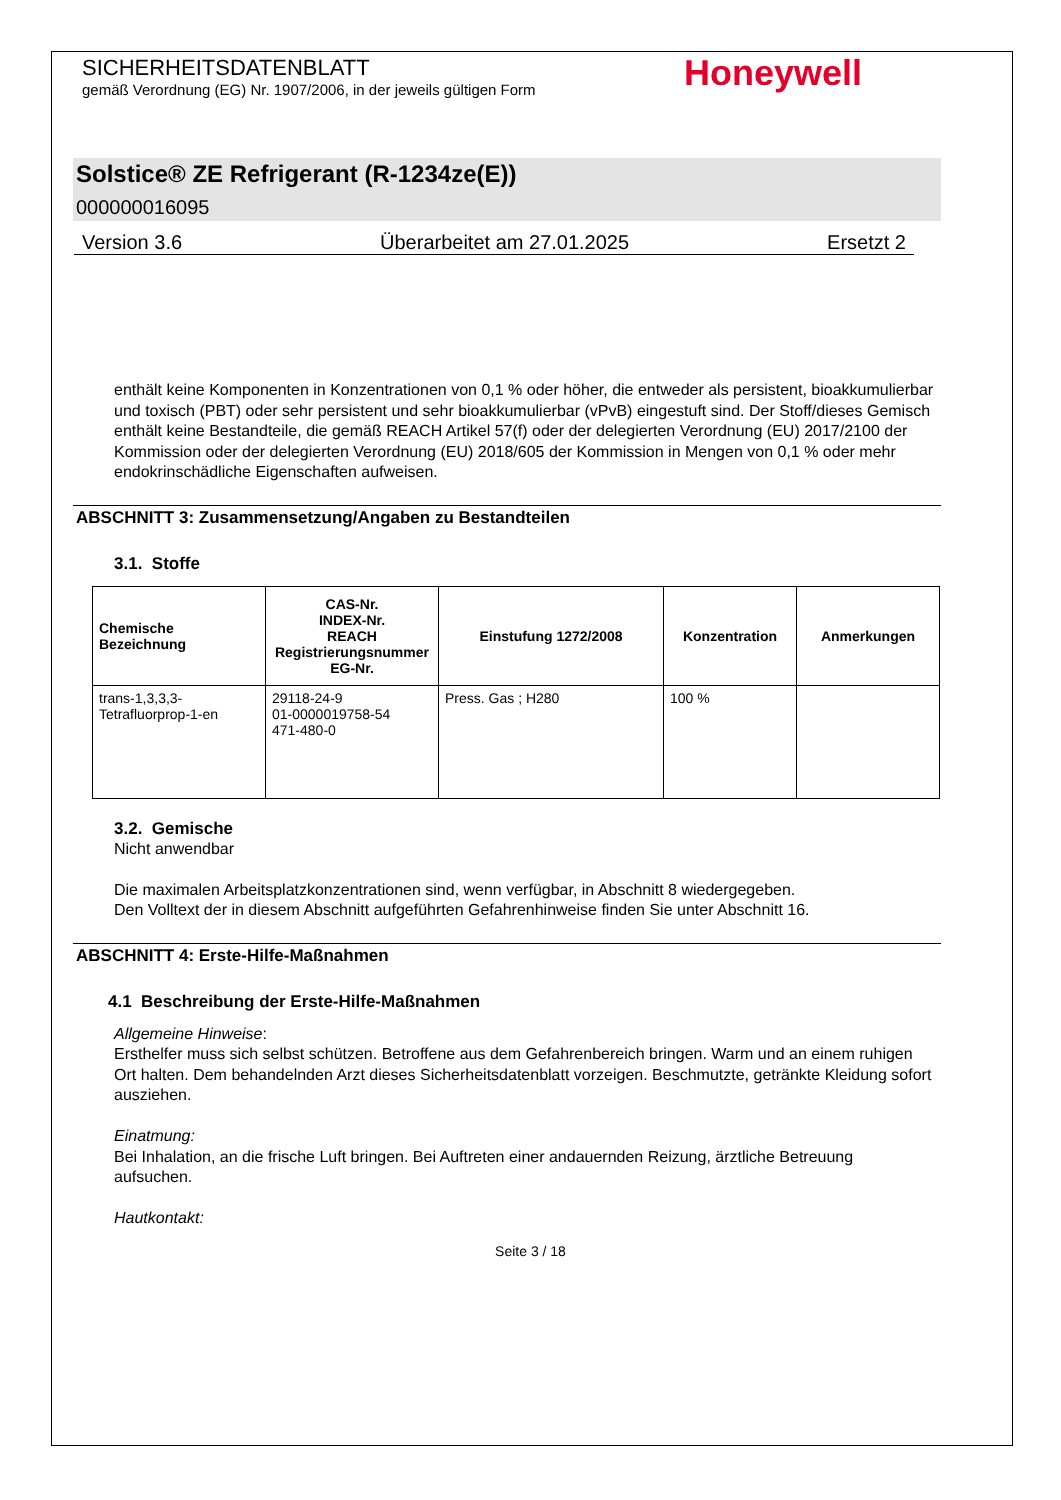SICHERHEITSDATENBLATT
gemäß Verordnung (EG) Nr. 1907/2006, in der jeweils gültigen Form
Honeywell
Solstice® ZE Refrigerant (R-1234ze(E))
000000016095
Version 3.6 Überarbeitet am 27.01.2025 Ersetzt 2
enthält keine Komponenten in Konzentrationen von 0,1 % oder höher, die entweder als persistent, bioakkumulierbar und toxisch (PBT) oder sehr persistent und sehr bioakkumulierbar (vPvB) eingestuft sind. Der Stoff/dieses Gemisch enthält keine Bestandteile, die gemäß REACH Artikel 57(f) oder der delegierten Verordnung (EU) 2017/2100 der Kommission oder der delegierten Verordnung (EU) 2018/605 der Kommission in Mengen von 0,1 % oder mehr endokrinschädliche Eigenschaften aufweisen.
ABSCHNITT 3: Zusammensetzung/Angaben zu Bestandteilen
3.1. Stoffe
| Chemische Bezeichnung | CAS-Nr. INDEX-Nr. REACH Registrierungsnummer EG-Nr. | Einstufung 1272/2008 | Konzentration | Anmerkungen |
| --- | --- | --- | --- | --- |
| trans-1,3,3,3-Tetrafluorprop-1-en | 29118-24-9 01-0000019758-54 471-480-0 | Press. Gas ; H280 | 100 % | |
3.2. Gemische
Nicht anwendbar
Die maximalen Arbeitsplatzkonzentrationen sind, wenn verfügbar, in Abschnitt 8 wiedergegeben.
Den Volltext der in diesem Abschnitt aufgeführten Gefahrenhinweise finden Sie unter Abschnitt 16.
ABSCHNITT 4: Erste-Hilfe-Maßnahmen
4.1 Beschreibung der Erste-Hilfe-Maßnahmen
Allgemeine Hinweise:
Ersthelfer muss sich selbst schützen. Betroffene aus dem Gefahrenbereich bringen. Warm und an einem ruhigen Ort halten. Dem behandelnden Arzt dieses Sicherheitsdatenblatt vorzeigen. Beschmutzte, getränkte Kleidung sofort ausziehen.
Einatmung:
Bei Inhalation, an die frische Luft bringen. Bei Auftreten einer andauernden Reizung, ärztliche Betreuung aufsuchen.
Hautkontakt:
Seite 3 / 18